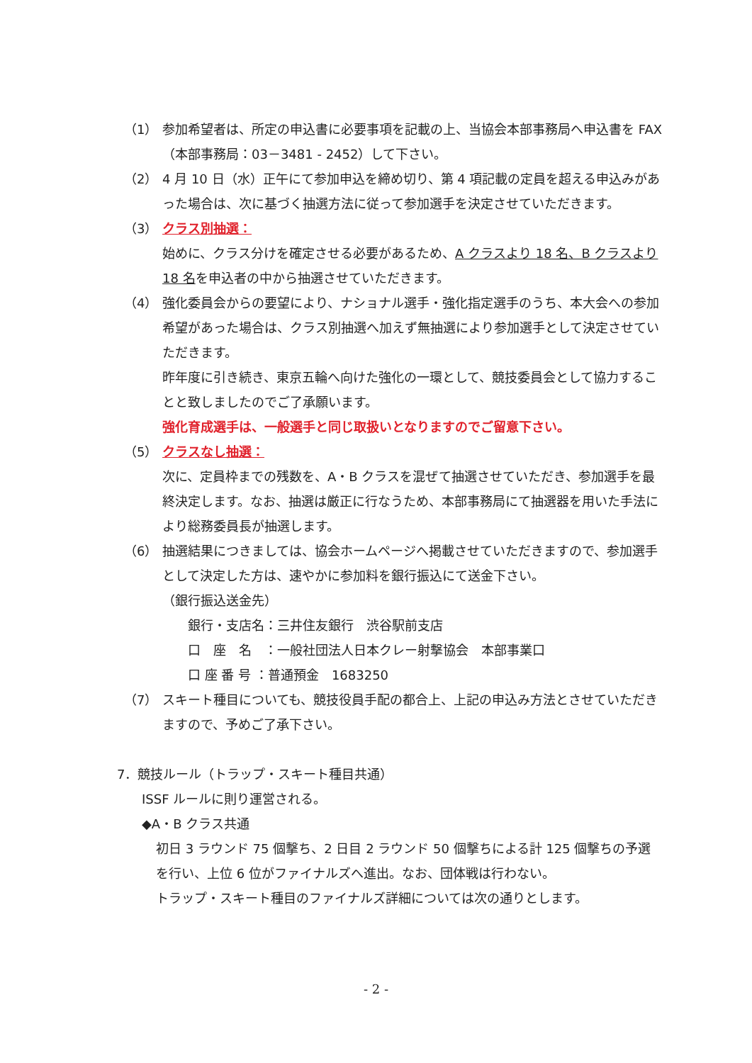（1） 参加希望者は、所定の申込書に必要事項を記載の上、当協会本部事務局へ申込書を FAX（本部事務局：03－3481 - 2452）して下さい。
（2） 4 月 10 日（水）正午にて参加申込を締め切り、第 4 項記載の定員を超える申込みがあった場合は、次に基づく抽選方法に従って参加選手を決定させていただきます。
（3） クラス別抽選：
始めに、クラス分けを確定させる必要があるため、A クラスより 18 名、B クラスより 18 名を申込者の中から抽選させていただきます。
（4） 強化委員会からの要望により、ナショナル選手・強化指定選手のうち、本大会への参加希望があった場合は、クラス別抽選へ加えず無抽選により参加選手として決定させていただきます。
昨年度に引き続き、東京五輪へ向けた強化の一環として、競技委員会として協力することと致しましたのでご了承願います。
強化育成選手は、一般選手と同じ取扱いとなりますのでご留意下さい。
（5） クラスなし抽選：
次に、定員枠までの残数を、A・B クラスを混ぜて抽選させていただき、参加選手を最終決定します。なお、抽選は厳正に行なうため、本部事務局にて抽選器を用いた手法により総務委員長が抽選します。
（6） 抽選結果につきましては、協会ホームページへ掲載させていただきますので、参加選手として決定した方は、速やかに参加料を銀行振込にて送金下さい。
（銀行振込送金先）
銀行・支店名：三井住友銀行　渋谷駅前支店
口　座　名　：一般社団法人日本クレー射撃協会　本部事業口
口 座 番 号 ：普通預金　1683250
（7） スキート種目についても、競技役員手配の都合上、上記の申込み方法とさせていただきますので、予めご了承下さい。
7．競技ルール（トラップ・スキート種目共通）
ISSF ルールに則り運営される。
◆A・B クラス共通
初日 3 ラウンド 75 個撃ち、2 日目 2 ラウンド 50 個撃ちによる計 125 個撃ちの予選を行い、上位 6 位がファイナルズへ進出。なお、団体戦は行わない。
トラップ・スキート種目のファイナルズ詳細については次の通りとします。
- 2 -